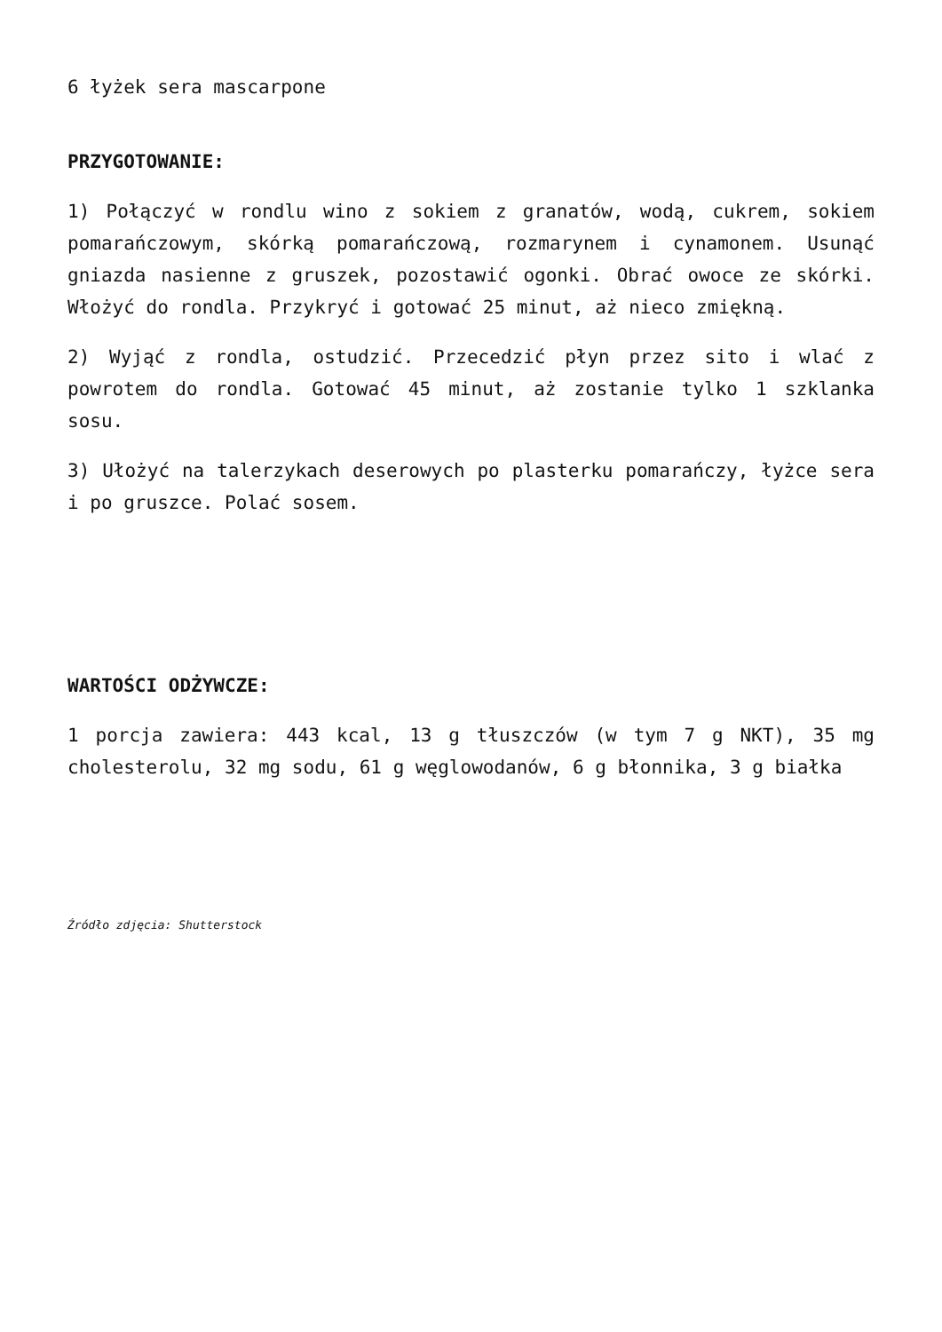6 łyżek sera mascarpone
PRZYGOTOWANIE:
1) Połączyć w rondlu wino z sokiem z granatów, wodą, cukrem, sokiem pomarańczowym, skórką pomarańczową, rozmarynem i cynamonem. Usunąć gniazda nasienne z gruszek, pozostawić ogonki. Obrać owoce ze skórki. Włożyć do rondla. Przykryć i gotować 25 minut, aż nieco zmiękną.
2) Wyjąć z rondla, ostudzić. Przecedzić płyn przez sito i wlać z powrotem do rondla. Gotować 45 minut, aż zostanie tylko 1 szklanka sosu.
3) Ułożyć na talerzykach deserowych po plasterku pomarańczy, łyżce sera i po gruszce. Polać sosem.
WARTOŚCI ODŻYWCZE:
1 porcja zawiera: 443 kcal, 13 g tłuszczów (w tym 7 g NKT), 35 mg cholesterolu, 32 mg sodu, 61 g węglowodanów, 6 g błonnika, 3 g białka
Źródło zdjęcia: Shutterstock